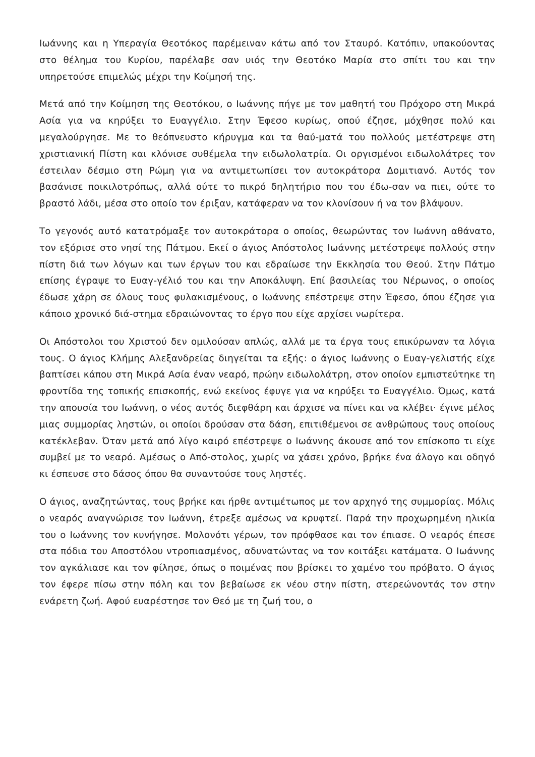Ιωάννης και η Υπεραγία Θεοτόκος παρέμειναν κάτω από τον Σταυρό. Κατόπιν, υπακούοντας στο θέλημα του Κυρίου, παρέλαβε σαν υιός την Θεοτόκο Μαρία στο σπίτι του και την υπηρετούσε επιμελώς μέχρι την Κοίμησή της.
Μετά από την Κοίμηση της Θεοτόκου, ο Ιωάννης πήγε με τον μαθητή του Πρόχορο στη Μικρά Ασία για να κηρύξει το Ευαγγέλιο. Στην Έφεσο κυρίως, οπού έζησε, μόχθησε πολύ και μεγαλούργησε. Με το θεόπνευστο κήρυγμα και τα θαύ-ματά του πολλούς μετέστρεψε στη χριστιανική Πίστη και κλόνισε συθέμελα την ειδωλολατρία. Οι οργισμένοι ειδωλολάτρες τον έστειλαν δέσμιο στη Ρώμη για να αντιμετωπίσει τον αυτοκράτορα Δομιτιανό. Αυτός τον βασάνισε ποικιλοτρόπως, αλλά ούτε το πικρό δηλητήριο που του έδω-σαν να πιει, ούτε το βραστό λάδι, μέσα στο οποίο τον έριξαν, κατάφεραν να τον κλονίσουν ή να τον βλάψουν.
Το γεγονός αυτό κατατρόμαξε τον αυτοκράτορα ο οποίος, θεωρώντας τον Ιωάννη αθάνατο, τον εξόρισε στο νησί της Πάτμου. Εκεί ο άγιος Απόστολος Ιωάννης μετέστρεψε πολλούς στην πίστη διά των λόγων και των έργων του και εδραίωσε την Εκκλησία του Θεού. Στην Πάτμο επίσης έγραψε το Ευαγ-γέλιό του και την Αποκάλυψη. Επί βασιλείας του Νέρωνος, ο οποίος έδωσε χάρη σε όλους τους φυλακισμένους, ο Ιωάννης επέστρεψε στην Έφεσο, όπου έζησε για κάποιο χρονικό διά-στημα εδραιώνοντας το έργο που είχε αρχίσει νωρίτερα.
Οι Απόστολοι του Χριστού δεν ομιλούσαν απλώς, αλλά με τα έργα τους επικύρωναν τα λόγια τους. Ο άγιος Κλήμης Αλεξανδρείας διηγείται τα εξής: ο άγιος Ιωάννης ο Ευαγ-γελιστής είχε βαπτίσει κάπου στη Μικρά Ασία έναν νεαρό, πρώην ειδωλολάτρη, στον οποίον εμπιστεύτηκε τη φροντίδα της τοπικής επισκοπής, ενώ εκείνος έφυγε για να κηρύξει το Ευαγγέλιο. Όμως, κατά την απουσία του Ιωάννη, ο νέος αυτός διεφθάρη και άρχισε να πίνει και να κλέβει· έγινε μέλος μιας συμμορίας ληστών, οι οποίοι δρούσαν στα δάση, επιτιθέμενοι σε ανθρώπους τους οποίους κατέκλεβαν. Όταν μετά από λίγο καιρό επέστρεψε ο Ιωάννης άκουσε από τον επίσκοπο τι είχε συμβεί με το νεαρό. Αμέσως ο Από-στολος, χωρίς να χάσει χρόνο, βρήκε ένα άλογο και οδηγό κι έσπευσε στο δάσος όπου θα συναντούσε τους ληστές.
Ο άγιος, αναζητώντας, τους βρήκε και ήρθε αντιμέτωπος με τον αρχηγό της συμμορίας. Μόλις ο νεαρός αναγνώρισε τον Ιωάννη, έτρεξε αμέσως να κρυφτεί. Παρά την προχωρημένη ηλικία του ο Ιωάννης τον κυνήγησε. Μολονότι γέρων, τον πρόφθασε και τον έπιασε. Ο νεαρός έπεσε στα πόδια του Αποστόλου ντροπιασμένος, αδυνατώντας να τον κοιτάξει κατάματα. Ο Ιωάννης τον αγκάλιασε και τον φίλησε, όπως ο ποιμένας που βρίσκει το χαμένο του πρόβατο. Ο άγιος τον έφερε πίσω στην πόλη και τον βεβαίωσε εκ νέου στην πίστη, στερεώνοντάς τον στην ενάρετη ζωή. Αφού ευαρέστησε τον Θεό με τη ζωή του, ο